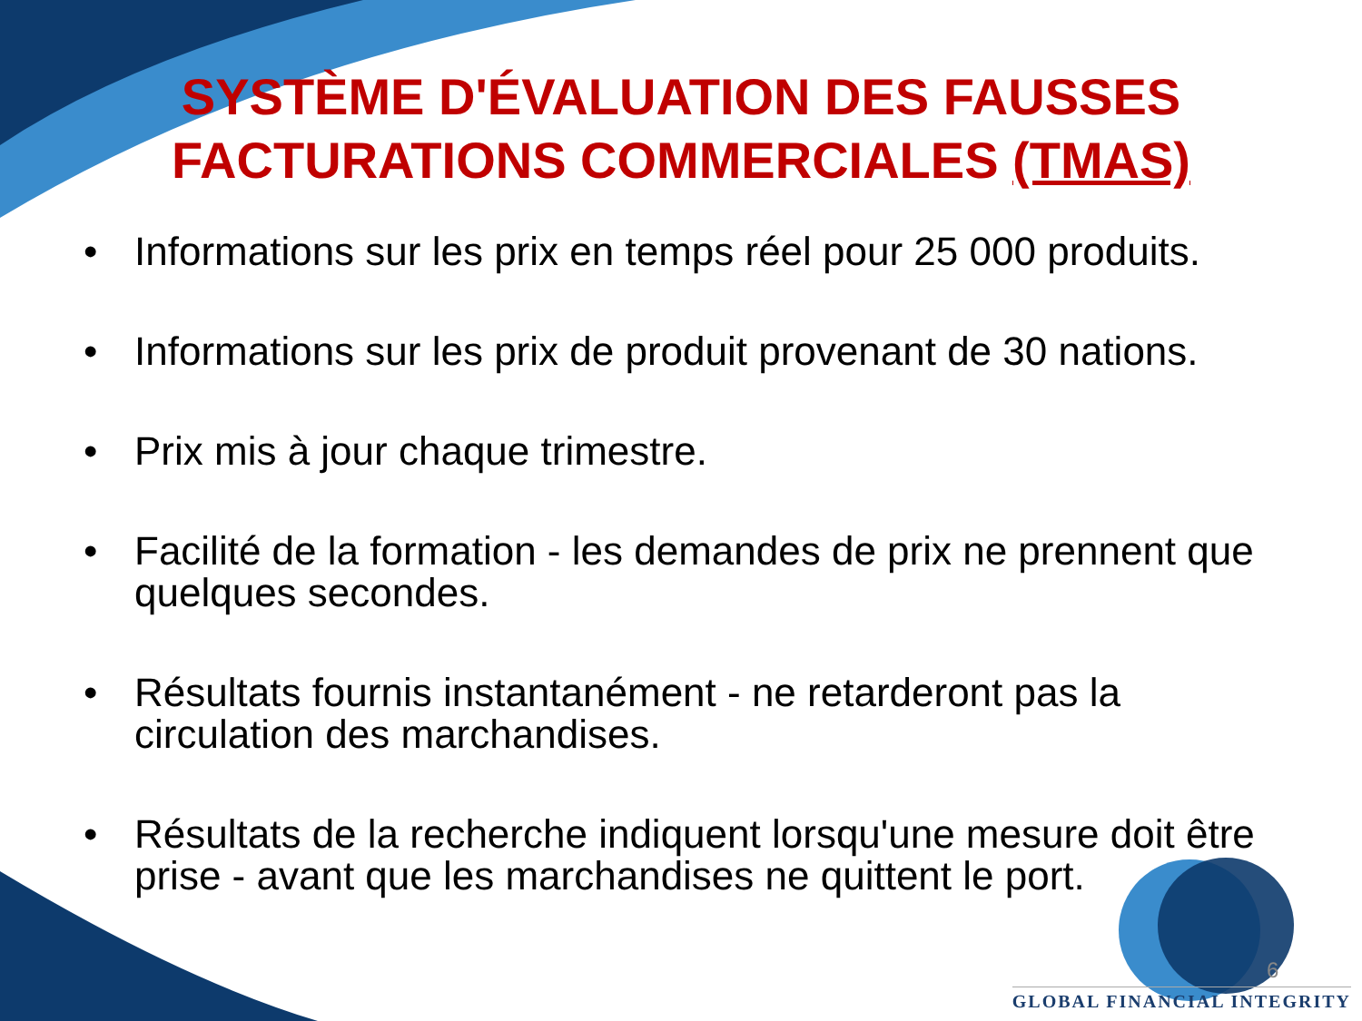SYSTÈME D'ÉVALUATION DES FAUSSES FACTURATIONS COMMERCIALES (TMAS)
• Informations sur les prix en temps réel pour 25 000 produits.
• Informations sur les prix de produit provenant de 30 nations.
• Prix mis à jour chaque trimestre.
• Facilité de la formation - les demandes de prix ne prennent que quelques secondes.
• Résultats fournis instantanément - ne retarderont pas la circulation des marchandises.
• Résultats de la recherche indiquent lorsqu'une mesure doit être prise - avant que les marchandises ne quittent le port.
6
GLOBAL FINANCIAL INTEGRITY